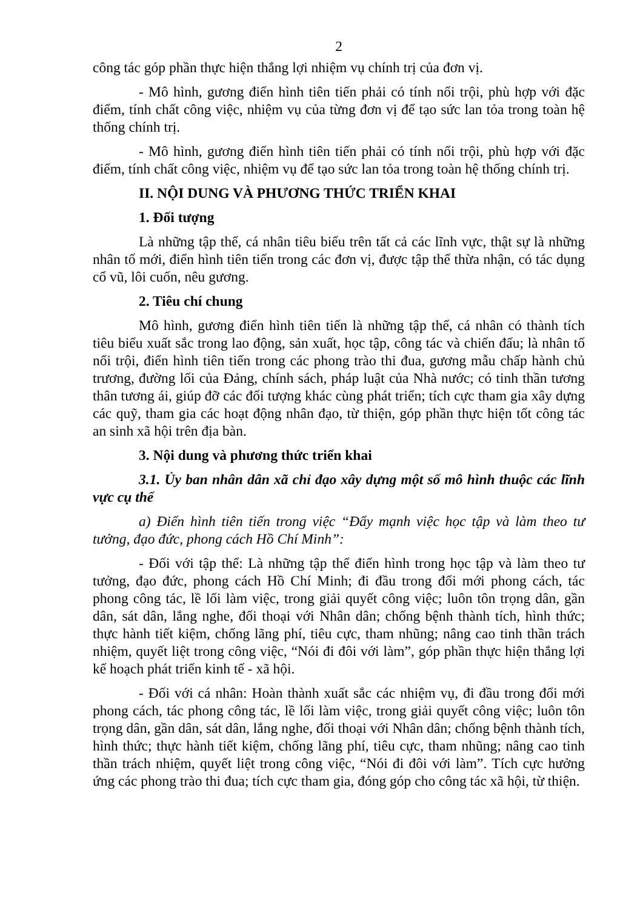2
công tác góp phần thực hiện thắng lợi nhiệm vụ chính trị của đơn vị.
- Mô hình, gương điển hình tiên tiến phải có tính nổi trội, phù hợp với đặc điểm, tính chất công việc, nhiệm vụ của từng đơn vị để tạo sức lan tỏa trong toàn hệ thống chính trị.
- Mô hình, gương điển hình tiên tiến phải có tính nổi trội, phù hợp với đặc điểm, tính chất công việc, nhiệm vụ để tạo sức lan tỏa trong toàn hệ thống chính trị.
II. NỘI DUNG VÀ PHƯƠNG THỨC TRIỂN KHAI
1. Đối tượng
Là những tập thể, cá nhân tiêu biểu trên tất cả các lĩnh vực, thật sự là những nhân tố mới, điển hình tiên tiến trong các đơn vị, được tập thể thừa nhận, có tác dụng cổ vũ, lôi cuốn, nêu gương.
2. Tiêu chí chung
Mô hình, gương điển hình tiên tiến là những tập thể, cá nhân có thành tích tiêu biểu xuất sắc trong lao động, sản xuất, học tập, công tác và chiến đấu; là nhân tố nổi trội, điển hình tiên tiến trong các phong trào thi đua, gương mẫu chấp hành chủ trương, đường lối của Đảng, chính sách, pháp luật của Nhà nước; có tinh thần tương thân tương ái, giúp đỡ các đối tượng khác cùng phát triển; tích cực tham gia xây dựng các quỹ, tham gia các hoạt động nhân đạo, từ thiện, góp phần thực hiện tốt công tác an sinh xã hội trên địa bàn.
3. Nội dung và phương thức triển khai
3.1. Ủy ban nhân dân xã chỉ đạo xây dựng một số mô hình thuộc các lĩnh vực cụ thể
a) Điển hình tiên tiến trong việc “Đẩy mạnh việc học tập và làm theo tư tưởng, đạo đức, phong cách Hồ Chí Minh”:
- Đối với tập thể: Là những tập thể điển hình trong học tập và làm theo tư tưởng, đạo đức, phong cách Hồ Chí Minh; đi đầu trong đổi mới phong cách, tác phong công tác, lề lối làm việc, trong giải quyết công việc; luôn tôn trọng dân, gần dân, sát dân, lắng nghe, đối thoại với Nhân dân; chống bệnh thành tích, hình thức; thực hành tiết kiệm, chống lãng phí, tiêu cực, tham nhũng; nâng cao tinh thần trách nhiệm, quyết liệt trong công việc, “Nói đi đôi với làm”, góp phần thực hiện thắng lợi kế hoạch phát triển kinh tế - xã hội.
- Đối với cá nhân: Hoàn thành xuất sắc các nhiệm vụ, đi đầu trong đổi mới phong cách, tác phong công tác, lề lối làm việc, trong giải quyết công việc; luôn tôn trọng dân, gần dân, sát dân, lắng nghe, đối thoại với Nhân dân; chống bệnh thành tích, hình thức; thực hành tiết kiệm, chống lãng phí, tiêu cực, tham nhũng; nâng cao tinh thần trách nhiệm, quyết liệt trong công việc, “Nói đi đôi với làm”. Tích cực hưởng ứng các phong trào thi đua; tích cực tham gia, đóng góp cho công tác xã hội, từ thiện.